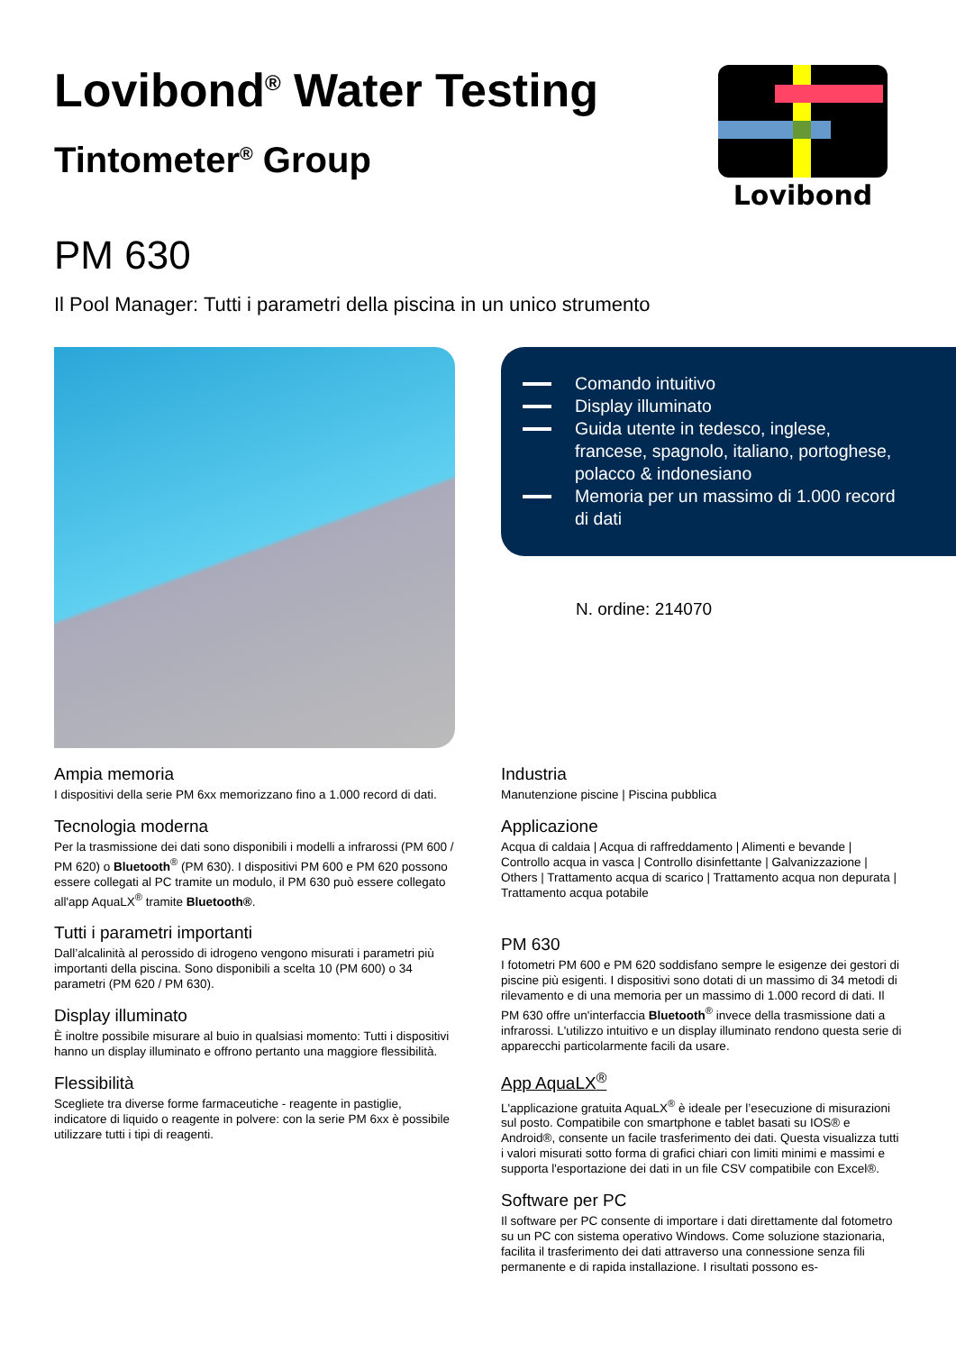Lovibond<sup>®</sup> Water Testing
Tintometer<sup>®</sup> Group
Lovibond
PM 630
Il Pool Manager: Tutti i parametri della piscina in un unico strumento
Comando intuitivo
Display illuminato
Guida utente in tedesco, inglese, francese, spagnolo, italiano, portoghese, polacco & indonesiano
Memoria per un massimo di 1.000 record di dati
N. ordine: 214070
Ampia memoria
I dispositivi della serie PM 6xx memorizzano fino a 1.000 record di dati.
Tecnologia moderna
Per la trasmissione dei dati sono disponibili i modelli a infrarossi (PM 600 / PM 620) o Bluetooth<sup>®</sup> (PM 630). I dispositivi PM 600 e PM 620 possono essere collegati al PC tramite un modulo, il PM 630 può essere collegato all'app AquaLX<sup>®</sup> tramite Bluetooth®.
Tutti i parametri importanti
Dall’alcalinità al perossido di idrogeno vengono misurati i parametri più importanti della piscina. Sono disponibili a scelta 10 (PM 600) o 34 parametri (PM 620 / PM 630).
Display illuminato
È inoltre possibile misurare al buio in qualsiasi momento: Tutti i dispositivi hanno un display illuminato e offrono pertanto una maggiore flessibilità.
Flessibilità
Scegliete tra diverse forme farmaceutiche - reagente in pastiglie, indicatore di liquido o reagente in polvere: con la serie PM 6xx è possibile utilizzare tutti i tipi di reagenti.
Industria
Manutenzione piscine | Piscina pubblica
Applicazione
Acqua di caldaia | Acqua di raffreddamento | Alimenti e bevande | Controllo acqua in vasca | Controllo disinfettante | Galvanizzazione | Others | Trattamento acqua di scarico | Trattamento acqua non depurata | Trattamento acqua potabile
PM 630
I fotometri PM 600 e PM 620 soddisfano sempre le esigenze dei gestori di piscine più esigenti. I dispositivi sono dotati di un massimo di 34 metodi di rilevamento e di una memoria per un massimo di 1.000 record di dati. Il PM 630 offre un'interfaccia Bluetooth<sup>®</sup> invece della trasmissione dati a infrarossi. L'utilizzo intuitivo e un display illuminato rendono questa serie di apparecchi particolarmente facili da usare.
App AquaLX<sup>®</sup>
L'applicazione gratuita AquaLX<sup>®</sup> è ideale per l’esecuzione di misurazioni sul posto. Compatibile con smartphone e tablet basati su IOS® e Android®, consente un facile trasferimento dei dati. Questa visualizza tutti i valori misurati sotto forma di grafici chiari con limiti minimi e massimi e supporta l'esportazione dei dati in un file CSV compatibile con Excel®.
Software per PC
Il software per PC consente di importare i dati direttamente dal fotometro su un PC con sistema operativo Windows. Come soluzione stazionaria, facilita il trasferimento dei dati attraverso una connessione senza fili permanente e di rapida installazione. I risultati possono es-